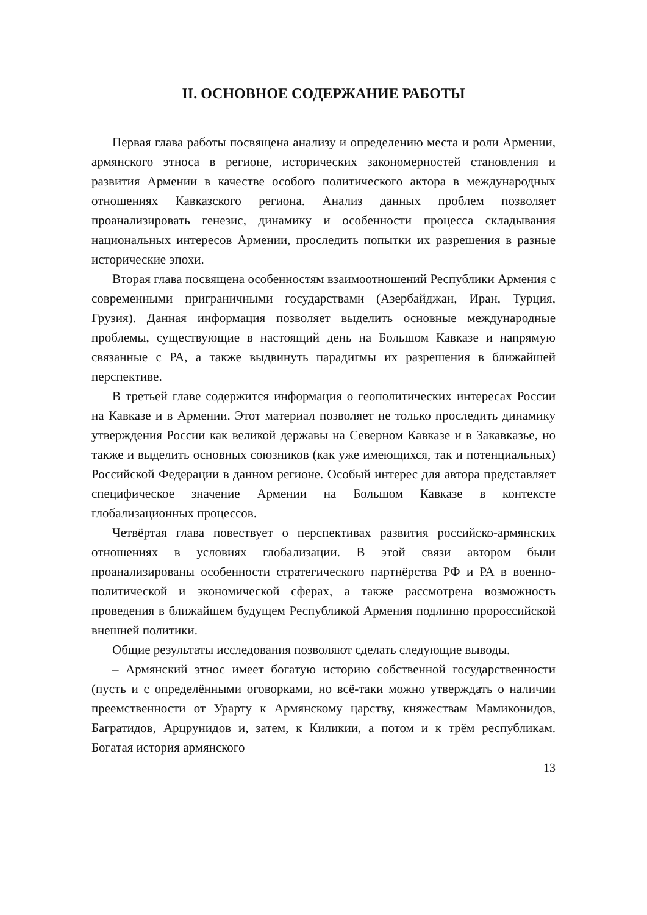II. ОСНОВНОЕ СОДЕРЖАНИЕ РАБОТЫ
Первая глава работы посвящена анализу и определению места и роли Армении, армянского этноса в регионе, исторических закономерностей становления и развития Армении в качестве особого политического актора в международных отношениях Кавказского региона. Анализ данных проблем позволяет проанализировать генезис, динамику и особенности процесса складывания национальных интересов Армении, проследить попытки их разрешения в разные исторические эпохи.
Вторая глава посвящена особенностям взаимоотношений Республики Армения с современными приграничными государствами (Азербайджан, Иран, Турция, Грузия). Данная информация позволяет выделить основные международные проблемы, существующие в настоящий день на Большом Кавказе и напрямую связанные с РА, а также выдвинуть парадигмы их разрешения в ближайшей перспективе.
В третьей главе содержится информация о геополитических интересах России на Кавказе и в Армении. Этот материал позволяет не только проследить динамику утверждения России как великой державы на Северном Кавказе и в Закавказье, но также и выделить основных союзников (как уже имеющихся, так и потенциальных) Российской Федерации в данном регионе. Особый интерес для автора представляет специфическое значение Армении на Большом Кавказе в контексте глобализационных процессов.
Четвёртая глава повествует о перспективах развития российско-армянских отношениях в условиях глобализации. В этой связи автором были проанализированы особенности стратегического партнёрства РФ и РА в военно-политической и экономической сферах, а также рассмотрена возможность проведения в ближайшем будущем Республикой Армения подлинно пророссийской внешней политики.
Общие результаты исследования позволяют сделать следующие выводы.
– Армянский этнос имеет богатую историю собственной государственности (пусть и с определёнными оговорками, но всё-таки можно утверждать о наличии преемственности от Урарту к Армянскому царству, княжествам Мамиконидов, Багратидов, Арцрунидов и, затем, к Киликии, а потом и к трём республикам. Богатая история армянского
13